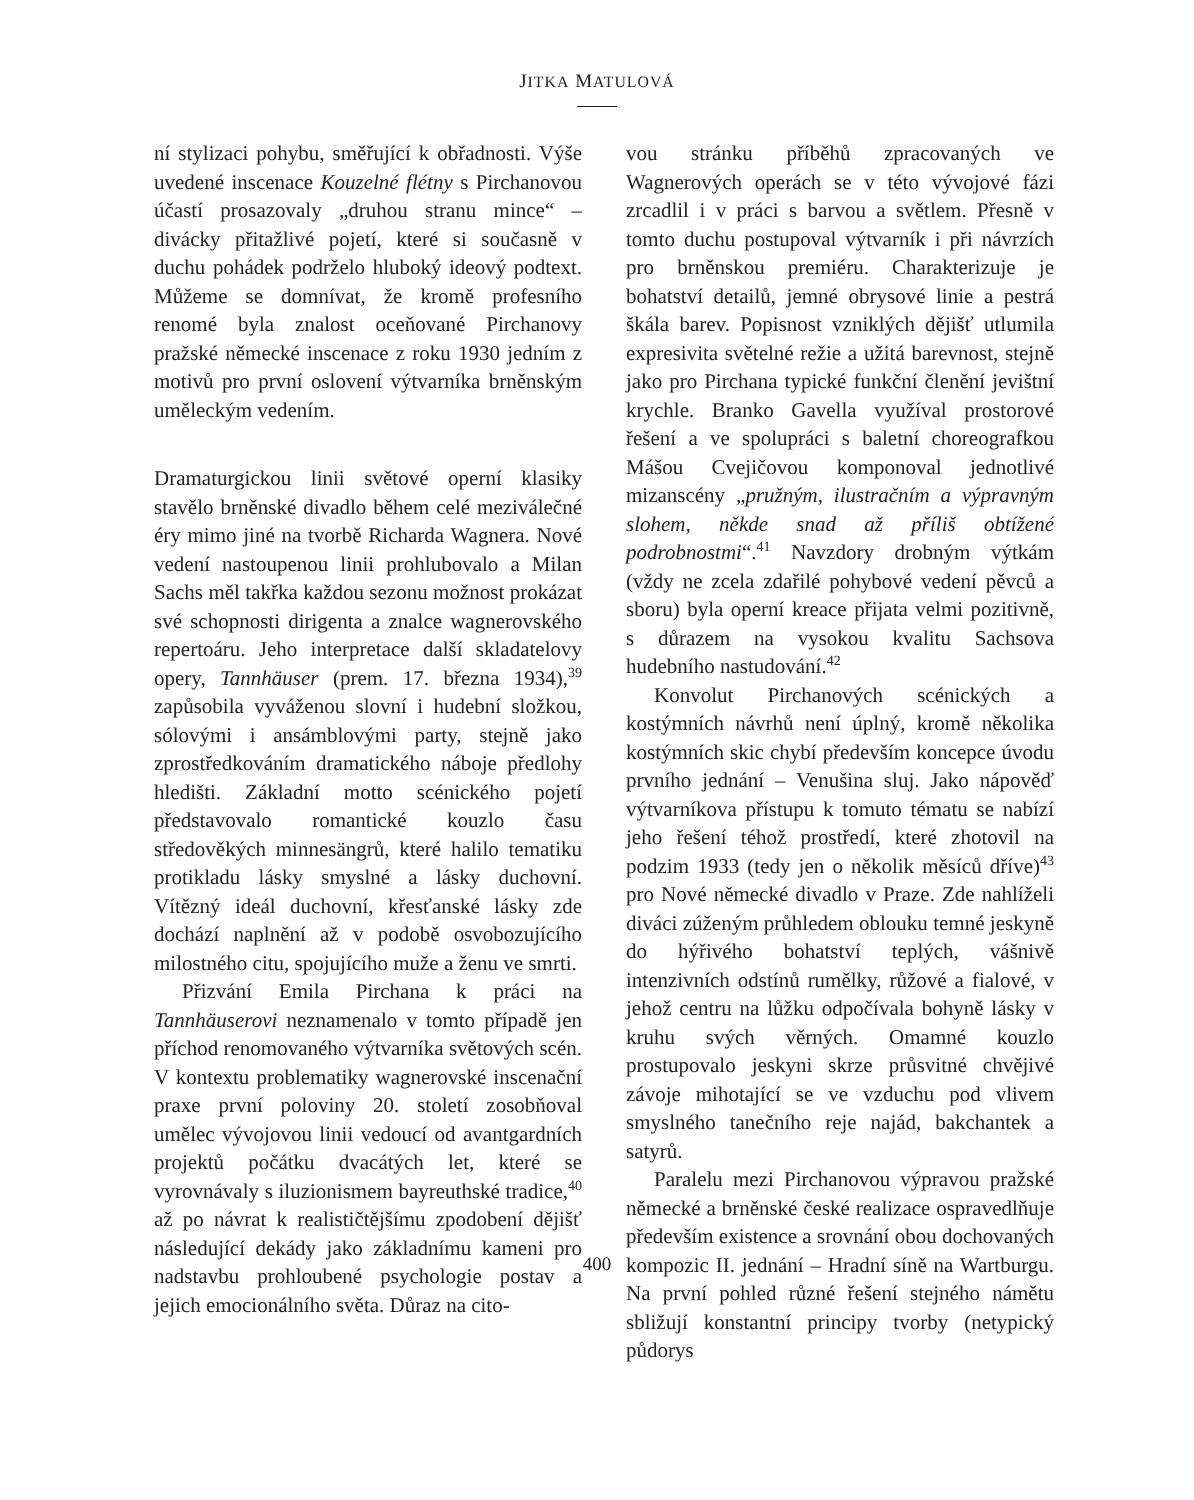JITKA MATULOVÁ
ní stylizaci pohybu, směřující k obřadnosti. Výše uvedené inscenace Kouzelné flétny s Pirchanovou účastí prosazovaly „druhou stranu mince“ – divácky přitažlivé pojetí, které si současně v duchu pohádek podrželo hluboký ideový podtext. Můžeme se domnívat, že kromě profesního renomé byla znalost oceňované Pirchanovy pražské německé inscenace z roku 1930 jedním z motivů pro první oslovení výtvarníka brněnským uměleckým vedením.
Dramaturgickou linii světové operní klasiky stavělo brněnské divadlo během celé meziválečné éry mimo jiné na tvorbě Richarda Wagnera. Nové vedení nastoupenou linii prohlubovalo a Milan Sachs měl takřka každou sezonu možnost prokázat své schopnosti dirigenta a znalce wagnerovského repertoáru. Jeho interpretace další skladatelovy opery, Tannhäuser (prem. 17. března 1934),<sup>39</sup> zapůsobila vyváženou slovní i hudební složkou, sólovými i ansámblovými party, stejně jako zprostředkováním dramatického náboje předlohy hledišti. Základní motto scénického pojetí představovalo romantické kouzlo času středověkých minnesängrů, které halilo tematiku protikladu lásky smyslné a lásky duchovní. Vítězný ideál duchovní, křesťanské lásky zde dochází naplnění až v podobě osvobozujícího milostného citu, spojujícího muže a ženu ve smrti.
Přizvání Emila Pirchana k práci na Tannhäuserovi neznamenalo v tomto případě jen příchod renomovaného výtvarníka světových scén. V kontextu problematiky wagnerovské inscenační praxe první poloviny 20. století zosobňoval umělec vývojovou linii vedoucí od avantgardních projektů počátku dvacátých let, které se vyrovnávaly s iluzionismem bayreuthské tradice,<sup>40</sup> až po návrat k realističtějšímu zpodobení dějišť následující dekády jako základnímu kameni pro nadstavbu prohloubené psychologie postav a jejich emocionálního světa. Důraz na cito-
vou stránku příběhů zpracovaných ve Wagnerových operách se v této vývojové fázi zrcadlil i v práci s barvou a světlem. Přesně v tomto duchu postupoval výtvarník i při návrzích pro brněnskou premiéru. Charakterizuje je bohatství detailů, jemné obrysové linie a pestrá škála barev. Popisnost vzniklých dějišť utlumila expresivita světelné režie a užitá barevnost, stejně jako pro Pirchana typické funkční členění jevištní krychle. Branko Gavella využíval prostorové řešení a ve spolupráci s baletní choreografkou Mášou Cvejičovou komponoval jednotlivé mizanscény „pružným, ilustračním a výpravným slohem, někde snad až příliš obtížené podrobnostmi“.<sup>41</sup> Navzdory drobným výtkám (vždy ne zcela zdařilé pohybové vedení pěvců a sboru) byla operní kreace přijata velmi pozitivně, s důrazem na vysokou kvalitu Sachsova hudebního nastudování.<sup>42</sup>
Konvolut Pirchanových scénických a kostýmních návrhů není úplný, kromě několika kostýmních skic chybí především koncepce úvodu prvního jednání – Venušina sluj. Jako nápověď výtvarníkova přístupu k tomuto tématu se nabízí jeho řešení téhož prostředí, které zhotovil na podzim 1933 (tedy jen o několik měsíců dříve)<sup>43</sup> pro Nové německé divadlo v Praze. Zde nahlíželi diváci zúženým průhledem oblouku temné jeskyně do hýřivého bohatství teplých, vášnivě intenzivních odstínů rumělky, růžové a fialové, v jehož centru na lůžku odpočívala bohyně lásky v kruhu svých věrných. Omamné kouzlo prostupovalo jeskyni skrze průsvitné chvějivé závoje mihotající se ve vzduchu pod vlivem smyslného tanečního reje najád, bakchantek a satyrů.
Paralelu mezi Pirchanovou výpravou pražské německé a brněnské české realizace ospravedlňuje především existence a srovnání obou dochovaných kompozic II. jednání – Hradní síně na Wartburgu. Na první pohled různé řešení stejného námětu sbližují konstantní principy tvorby (netypický půdorys
400